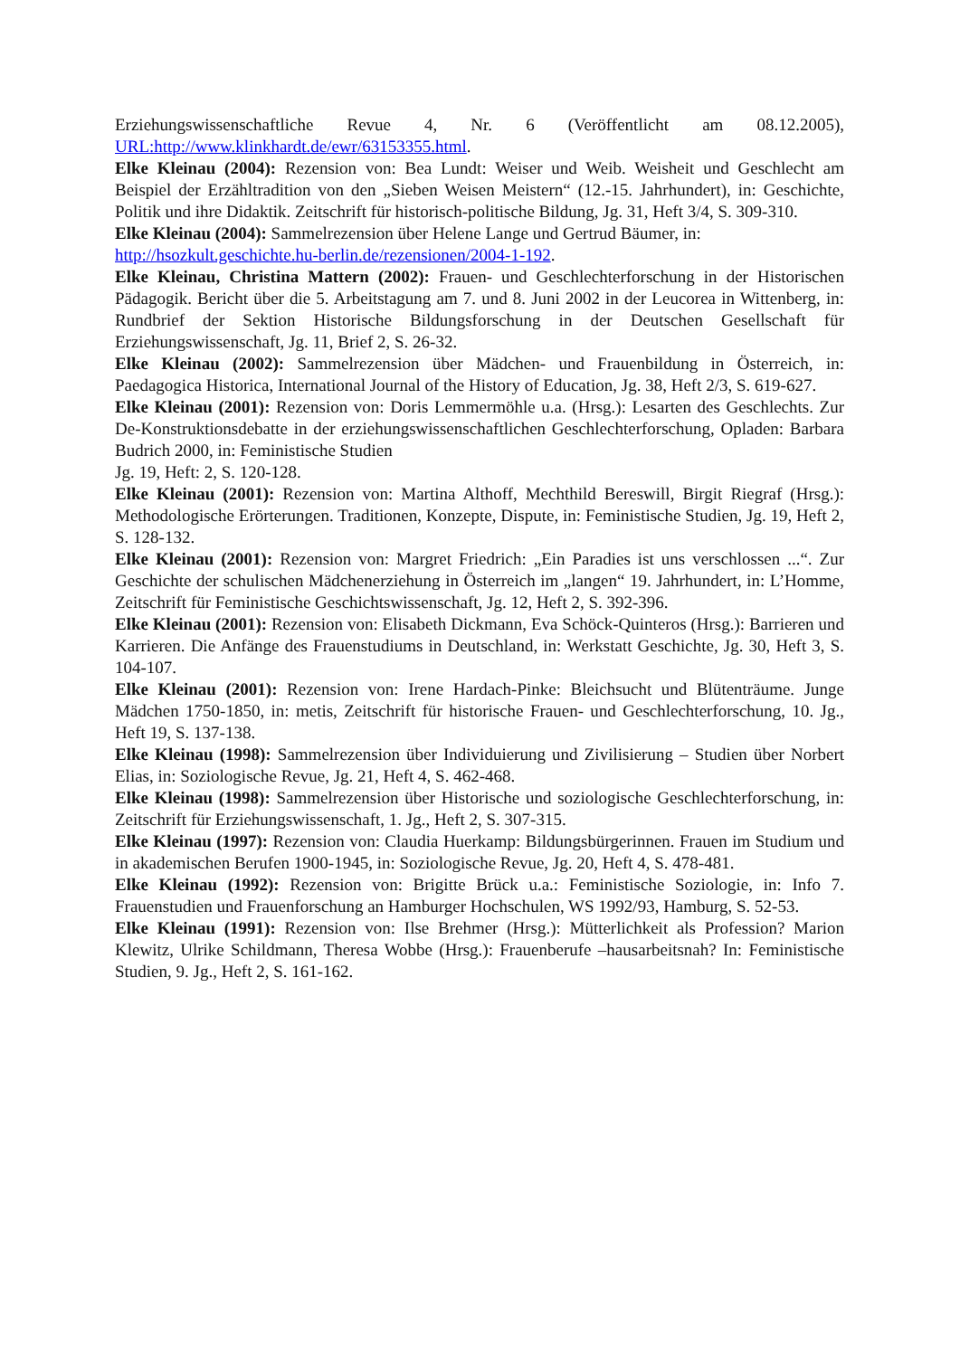Erziehungswissenschaftliche Revue 4, Nr. 6 (Veröffentlicht am 08.12.2005), URL:http://www.klinkhardt.de/ewr/63153355.html.
Elke Kleinau (2004): Rezension von: Bea Lundt: Weiser und Weib. Weisheit und Geschlecht am Beispiel der Erzähltradition von den „Sieben Weisen Meistern“ (12.-15. Jahrhundert), in: Geschichte, Politik und ihre Didaktik. Zeitschrift für historisch-politische Bildung, Jg. 31, Heft 3/4, S. 309-310.
Elke Kleinau (2004): Sammelrezension über Helene Lange und Gertrud Bäumer, in:
http://hsozkult.geschichte.hu-berlin.de/rezensionen/2004-1-192.
Elke Kleinau, Christina Mattern (2002): Frauen- und Geschlechterforschung in der Historischen Pädagogik. Bericht über die 5. Arbeitstagung am 7. und 8. Juni 2002 in der Leucorea in Wittenberg, in: Rundbrief der Sektion Historische Bildungsforschung in der Deutschen Gesellschaft für Erziehungswissenschaft, Jg. 11, Brief 2, S. 26-32.
Elke Kleinau (2002): Sammelrezension über Mädchen- und Frauenbildung in Österreich, in: Paedagogica Historica, International Journal of the History of Education, Jg. 38, Heft 2/3, S. 619-627.
Elke Kleinau (2001): Rezension von: Doris Lemmermöhle u.a. (Hrsg.): Lesarten des Geschlechts. Zur De-Konstruktionsdebatte in der erziehungswissenschaftlichen Geschlechterforschung, Opladen: Barbara Budrich 2000, in: Feministische Studien
Jg. 19, Heft: 2, S. 120-128.
Elke Kleinau (2001): Rezension von: Martina Althoff, Mechthild Bereswill, Birgit Riegraf (Hrsg.): Methodologische Erörterungen. Traditionen, Konzepte, Dispute, in: Feministische Studien, Jg. 19, Heft 2, S. 128-132.
Elke Kleinau (2001): Rezension von: Margret Friedrich: „Ein Paradies ist uns verschlossen ...“. Zur Geschichte der schulischen Mädchenerziehung in Österreich im „langen“ 19. Jahrhundert, in: L’Homme, Zeitschrift für Feministische Geschichtswissenschaft, Jg. 12, Heft 2, S. 392-396.
Elke Kleinau (2001): Rezension von: Elisabeth Dickmann, Eva Schöck-Quinteros (Hrsg.): Barrieren und Karrieren. Die Anfänge des Frauenstudiums in Deutschland, in: Werkstatt Geschichte, Jg. 30, Heft 3, S. 104-107.
Elke Kleinau (2001): Rezension von: Irene Hardach-Pinke: Bleichsucht und Blütenträume. Junge Mädchen 1750-1850, in: metis, Zeitschrift für historische Frauen- und Geschlechterforschung, 10. Jg., Heft 19, S. 137-138.
Elke Kleinau (1998): Sammelrezension über Individuierung und Zivilisierung – Studien über Norbert Elias, in: Soziologische Revue, Jg. 21, Heft 4, S. 462-468.
Elke Kleinau (1998): Sammelrezension über Historische und soziologische Geschlechterforschung, in: Zeitschrift für Erziehungswissenschaft, 1. Jg., Heft 2, S. 307-315.
Elke Kleinau (1997): Rezension von: Claudia Huerkamp: Bildungsbürgerinnen. Frauen im Studium und in akademischen Berufen 1900-1945, in: Soziologische Revue, Jg. 20, Heft 4, S. 478-481.
Elke Kleinau (1992): Rezension von: Brigitte Brück u.a.: Feministische Soziologie, in: Info 7. Frauenstudien und Frauenforschung an Hamburger Hochschulen, WS 1992/93, Hamburg, S. 52-53.
Elke Kleinau (1991): Rezension von: Ilse Brehmer (Hrsg.): Mütterlichkeit als Profession? Marion Klewitz, Ulrike Schildmann, Theresa Wobbe (Hrsg.): Frauenberufe –hausarbeitsnah? In: Feministische Studien, 9. Jg., Heft 2, S. 161-162.